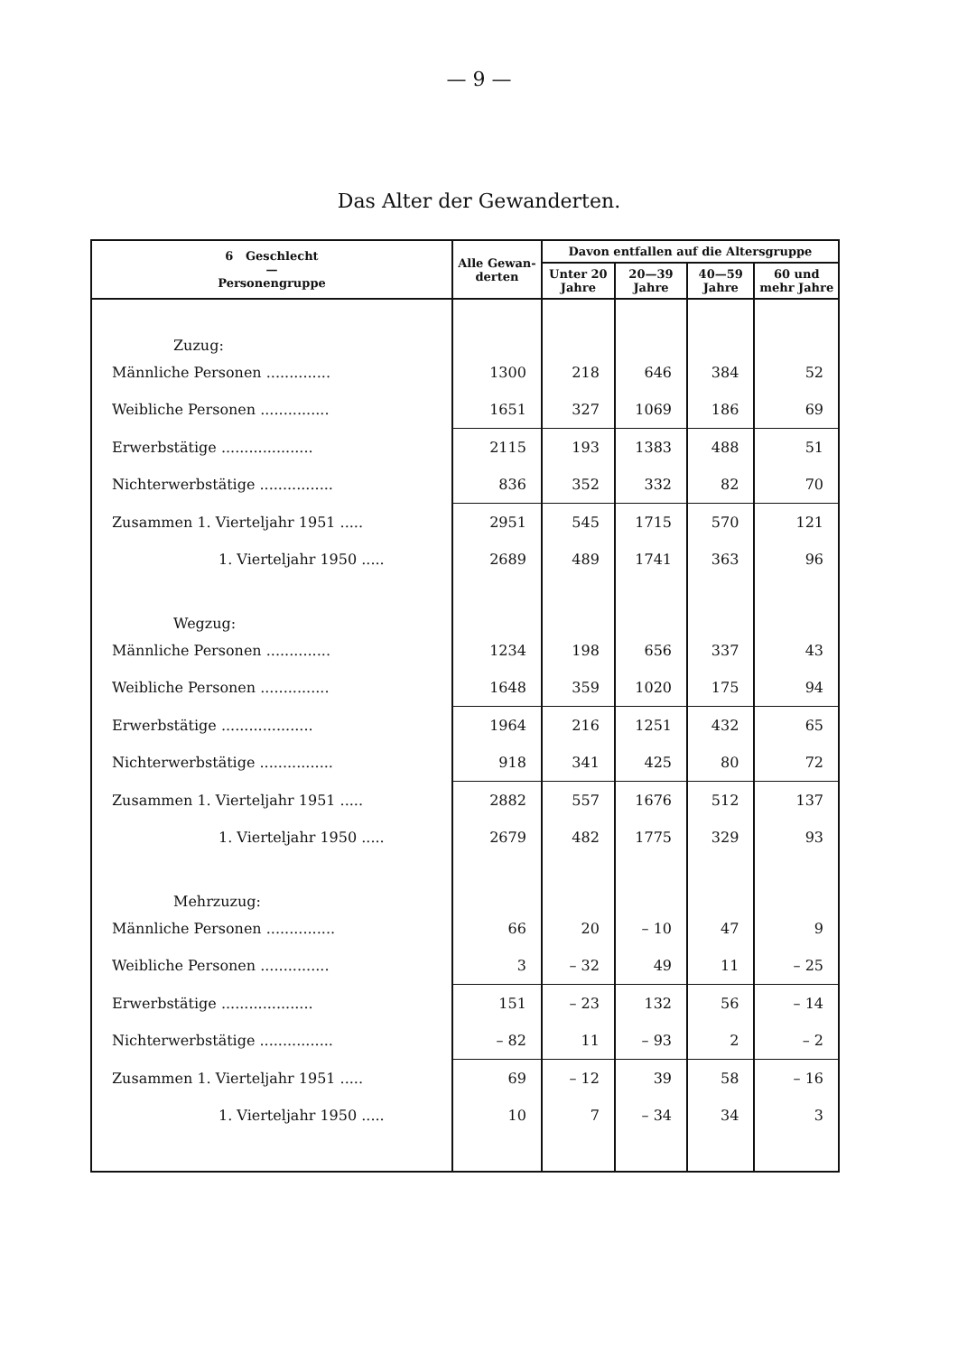— 9 —
Das Alter der Gewanderten.
| 6 Geschlecht — Personengruppe | Alle Gewan-derten | Davon entfallen auf die Altersgruppe | | | |
| --- | --- | --- | --- | --- | --- |
| | | Unter 20 Jahre | 20—39 Jahre | 40—59 Jahre | 60 und mehr Jahre |
| Zuzug: | | | | | |
| Männliche Personen .............. | 1300 | 218 | 646 | 384 | 52 |
| Weibliche Personen ............... | 1651 | 327 | 1069 | 186 | 69 |
| Erwerbstätige .................... | 2115 | 193 | 1383 | 488 | 51 |
| Nichterwerbstätige ................ | 836 | 352 | 332 | 82 | 70 |
| Zusammen 1. Vierteljahr 1951 ..... | 2951 | 545 | 1715 | 570 | 121 |
| 1. Vierteljahr 1950 ..... | 2689 | 489 | 1741 | 363 | 96 |
| Wegzug: | | | | | |
| Männliche Personen .............. | 1234 | 198 | 656 | 337 | 43 |
| Weibliche Personen ............... | 1648 | 359 | 1020 | 175 | 94 |
| Erwerbstätige .................... | 1964 | 216 | 1251 | 432 | 65 |
| Nichterwerbstätige ................ | 918 | 341 | 425 | 80 | 72 |
| Zusammen 1. Vierteljahr 1951 ..... | 2882 | 557 | 1676 | 512 | 137 |
| 1. Vierteljahr 1950 ..... | 2679 | 482 | 1775 | 329 | 93 |
| Mehrzuzug: | | | | | |
| Männliche Personen ............... | 66 | 20 | – 10 | 47 | 9 |
| Weibliche Personen ............... | 3 | – 32 | 49 | 11 | – 25 |
| Erwerbstätige .................... | 151 | – 23 | 132 | 56 | – 14 |
| Nichterwerbstätige ................ | – 82 | 11 | – 93 | 2 | – 2 |
| Zusammen 1. Vierteljahr 1951 ..... | 69 | – 12 | 39 | 58 | – 16 |
| 1. Vierteljahr 1950 ..... | 10 | 7 | – 34 | 34 | 3 |